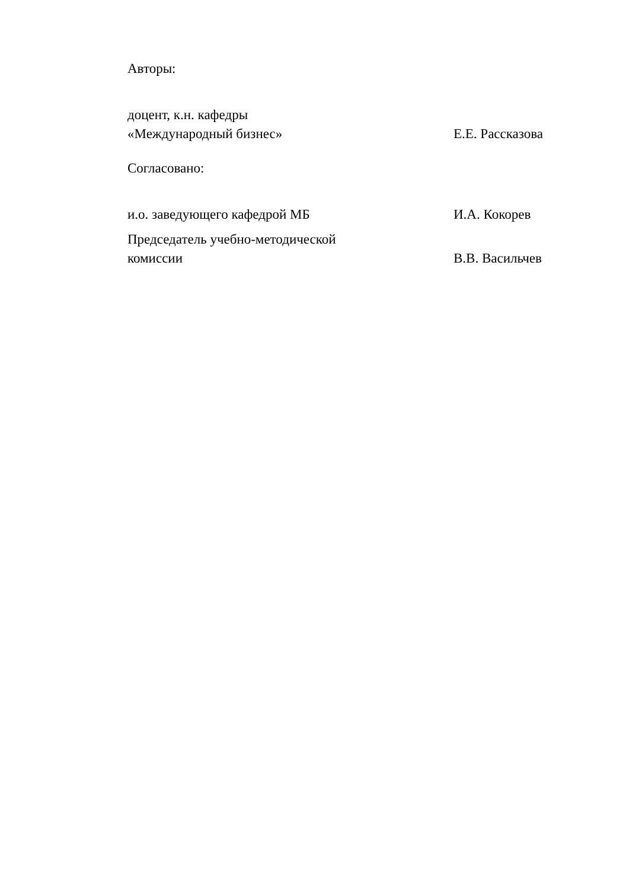Авторы:
доцент, к.н. кафедры
«Международный бизнес»
Е.Е. Рассказова
Согласовано:
и.о. заведующего кафедрой МБ
И.А. Кокорев
Председатель учебно-методической
комиссии
В.В. Васильчев